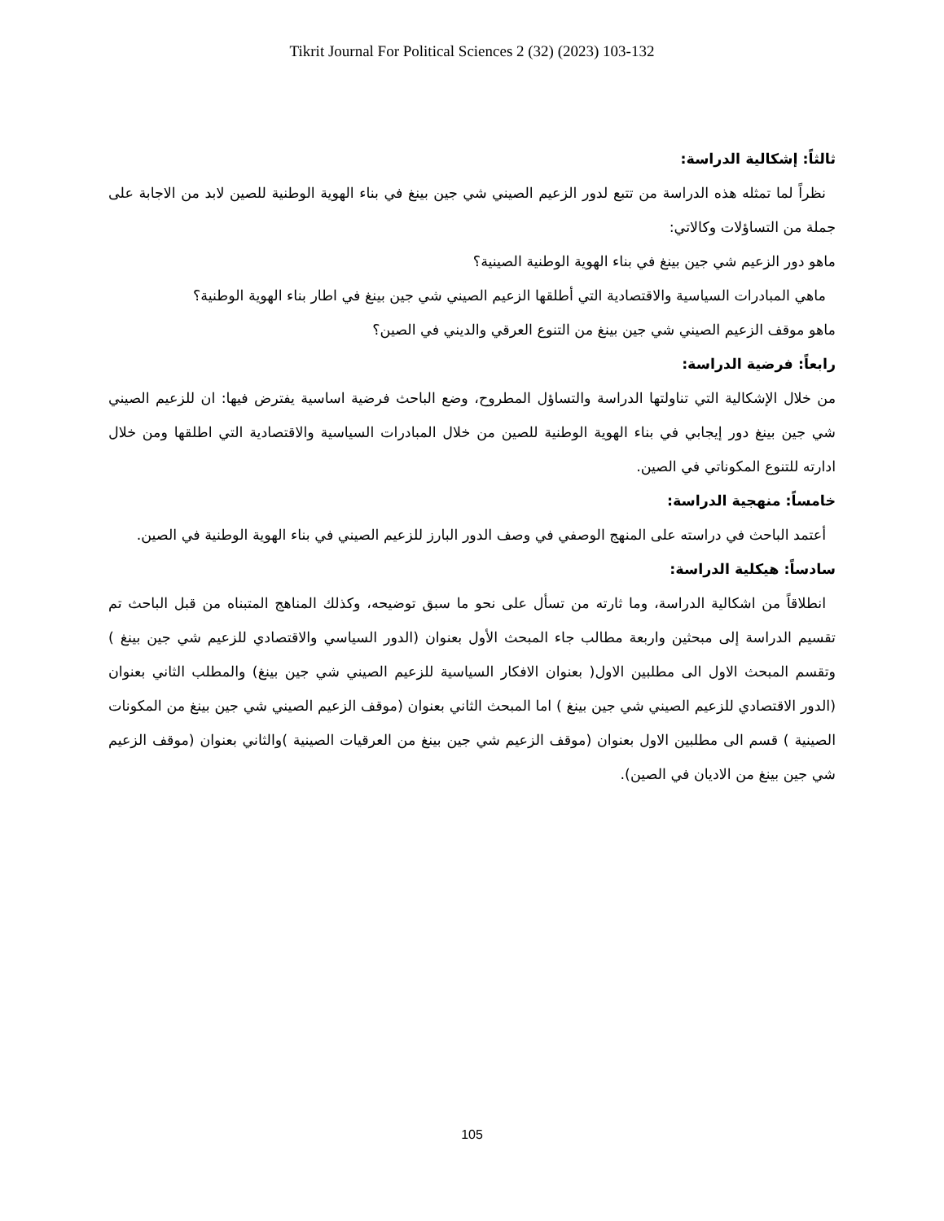Tikrit Journal For Political Sciences 2 (32) (2023) 103-132
ثالثاً: إشكالية الدراسة:
نظراً لما تمثله هذه الدراسة من تتبع لدور الزعيم الصيني شي جين بينغ في بناء الهوية الوطنية للصين لابد من الاجابة على جملة من التساؤلات وكالاتي:
ماهو دور الزعيم شي جين بينغ في بناء الهوية الوطنية الصينية؟
ماهي المبادرات السياسية والاقتصادية التي أطلقها الزعيم الصيني شي جين بينغ في اطار بناء الهوية الوطنية؟
ماهو موقف الزعيم الصيني شي جين بينغ من التنوع العرقي والديني في الصين؟
رابعاً: فرضية الدراسة:
من خلال الإشكالية التي تناولتها الدراسة والتساؤل المطروح، وضع الباحث فرضية اساسية يفترض فيها: ان للزعيم الصيني شي جين بينغ دور إيجابي في بناء الهوية الوطنية للصين من خلال المبادرات السياسية والاقتصادية التي اطلقها ومن خلال ادارته للتنوع المكوناتي في الصين.
خامساً: منهجية الدراسة:
أعتمد الباحث في دراسته على المنهج الوصفي في وصف الدور البارز للزعيم الصيني في بناء الهوية الوطنية في الصين.
سادساً: هيكلية الدراسة:
انطلاقاً من اشكالية الدراسة، وما ثارته من تسأل على نحو ما سبق توضيحه، وكذلك المناهج المتبناه من قبل الباحث تم تقسيم الدراسة إلى مبحثين واربعة مطالب جاء المبحث الأول بعنوان (الدور السياسي والاقتصادي للزعيم شي جين بينغ ) وتقسم المبحث الاول الى مطلبين الاول( بعنوان الافكار السياسية للزعيم الصيني شي جين بينغ) والمطلب الثاني بعنوان (الدور الاقتصادي للزعيم الصيني شي جين بينغ ) اما المبحث الثاني بعنوان (موقف الزعيم الصيني شي جين بينغ من المكونات الصينية ) قسم الى مطلبين الاول بعنوان (موقف الزعيم شي جين بينغ من العرقيات الصينية )والثاني بعنوان (موقف الزعيم شي جين بينغ من الاديان في الصين).
105